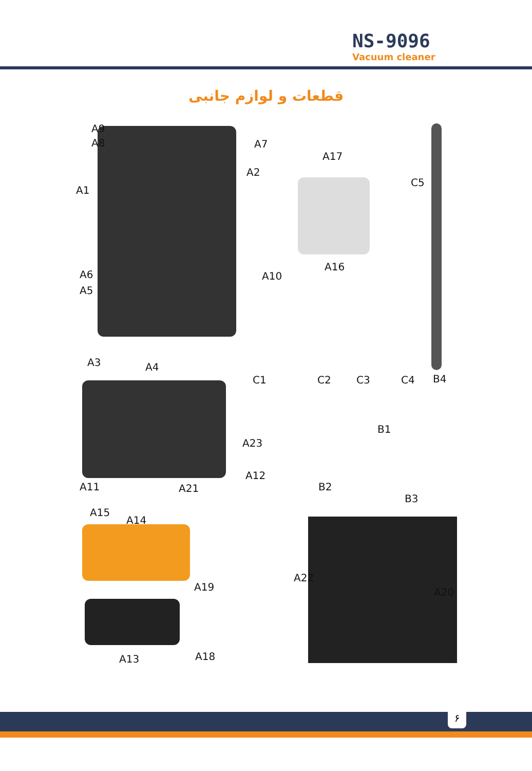NS-9096
Vacuum cleaner
قطعات و لوازم جانبی
A9
A8 A7
A2
A1
A6
A5
A10
A3 A4
A17
C5
A16
C1 C2 C3 C4 B4
B1
A23
A12
A11 A21 B2
B3
A15
A14
A22
A19 A20
A18 A13
۶